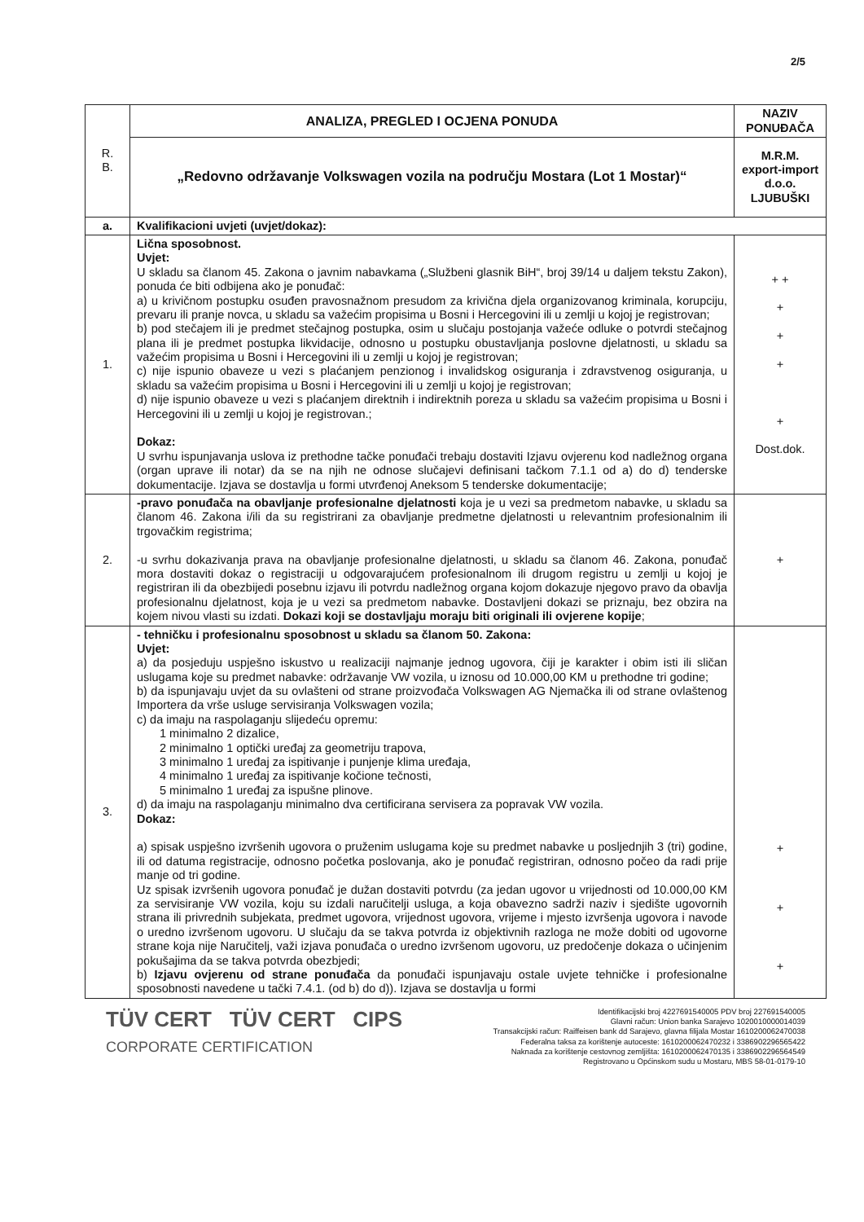2/5
| R. B. | ANALIZA, PREGLED I OCJENA PONUDA | NAZIV PONUĐAČA |
| | „Redovno održavanje Volkswagen vozila na području Mostara (Lot 1 Mostar)“ | M.R.M. export-import d.o.o. LJUBUŠKI |
| a. | Kvalifikacioni uvjeti (uvjet/dokaz): | |
| 1. | Lična sposobnost. Uvjet: U skladu sa članom 45. Zakona o javnim nabavkama („Službeni glasnik BiH“, broj 39/14 u daljem tekstu Zakon), ponuda će biti odbijena ako je ponuđač: a) u krivičnom postupku osuđen pravosnažnom presudom za krivična djela organizovanog kriminala, korupciju, prevaru ili pranje novca, u skladu sa važećim propisima u Bosni i Hercegovini ili u zemlji u kojoj je registrovan; b) pod stečajem ili je predmet stečajnog postupka, osim u slučaju postojanja važeće odluke o potvrdi stečajnog plana ili je predmet postupka likvidacije, odnosno u postupku obustavljanja poslovne djelatnosti, u skladu sa važećim propisima u Bosni i Hercegovini ili u zemlji u kojoj je registrovan; c) nije ispunio obaveze u vezi s plaćanjem penzionog i invalidskog osiguranja i zdravstvenog osiguranja, u skladu sa važećim propisima u Bosni i Hercegovini ili u zemlji u kojoj je registrovan; d) nije ispunio obaveze u vezi s plaćanjem direktnih i indirektnih poreza u skladu sa važećim propisima u Bosni i Hercegovini ili u zemlji u kojoj je registrovan.; Dokaz: U svrhu ispunjavanja uslova iz prethodne tačke ponuđači trebaju dostaviti Izjavu ovjerenu kod nadležnog organa (organ uprave ili notar) da se na njih ne odnose slučajevi definisani tačkom 7.1.1 od a) do d) tenderske dokumentacije. Izjava se dostavlja u formi utvrđenoj Aneksom 5 tenderske dokumentacije; | + + + + + + Dost.dok. |
| 2. | -pravo ponuđača na obavljanje profesionalne djelatnosti koja je u vezi sa predmetom nabavke, u skladu sa članom 46. Zakona i/ili da su registrirani za obavljanje predmetne djelatnosti u relevantnim profesionalnim ili trgovačkim registrima; -u svrhu dokazivanja prava na obavljanje profesionalne djelatnosti, u skladu sa članom 46. Zakona, ponuđač mora dostaviti dokaz o registraciji u odgovarajućem profesionalnom ili drugom registru u zemlji u kojoj je registriran ili da obezbijedi posebnu izjavu ili potvrdu nadležnog organa kojom dokazuje njegovo pravo da obavlja profesionalnu djelatnost, koja je u vezi sa predmetom nabavke. Dostavljeni dokazi se priznaju, bez obzira na kojem nivou vlasti su izdati. Dokazi koji se dostavljaju moraju biti originali ili ovjerene kopije ; | + |
| 3. | - tehničku i profesionalnu sposobnost u skladu sa članom 50. Zakona: Uvjet: a) da posjeduju uspješno iskustvo u realizaciji najmanje jednog ugovora, čiji je karakter i obim isti ili sličan uslugama koje su predmet nabavke: održavanje VW vozila, u iznosu od 10.000,00 KM u prethodne tri godine; b) da ispunjavaju uvjet da su ovlašteni od strane proizvođača Volkswagen AG Njemačka ili od strane ovlaštenog Importera da vrše usluge servisiranja Volkswagen vozila; c) da imaju na raspolaganju slijedeću opremu: 1 minimalno 2 dizalice, 2 minimalno 1 optički uređaj za geometriju trapova, 3 minimalno 1 uređaj za ispitivanje i punjenje klima uređaja, 4 minimalno 1 uređaj za ispitivanje kočione tečnosti, 5 minimalno 1 uređaj za ispušne plinove. d) da imaju na raspolaganju minimalno dva certificirana servisera za popravak VW vozila. Dokaz: a) spisak uspješno izvršenih ugovora o pruženim uslugama koje su predmet nabavke u posljednjih 3 (tri) godine, ili od datuma registracije, odnosno početka poslovanja, ako je ponuđač registriran, odnosno počeo da radi prije manje od tri godine. Uz spisak izvršenih ugovora ponuđač je dužan dostaviti potvrdu (za jedan ugovor u vrijednosti od 10.000,00 KM za servisiranje VW vozila, koju su izdali naručitelji usluga, a koja obavezno sadrži naziv i sjedište ugovornih strana ili privrednih subjekata, predmet ugovora, vrijednost ugovora, vrijeme i mjesto izvršenja ugovora i navode o uredno izvršenom ugovoru. U slučaju da se takva potvrda iz objektivnih razloga ne može dobiti od ugovorne strane koja nije Naručitelj, važi izjava ponuđača o uredno izvršenom ugovoru, uz predočenje dokaza o učinjenim pokušajima da se takva potvrda obezbjedi; b) Izjavu ovjerenu od strane ponuđača da ponuđači ispunjavaju ostale uvjete tehničke i profesionalne sposobnosti navedene u tački 7.4.1. (od b) do d)). Izjava se dostavlja u formi | + + + |
TÜV CERT TÜV CERT CIPS
CORPORATE CERTIFICATION
Identifikacijski broj 4227691540005 PDV broj 227691540005
Glavni račun: Union banka Sarajevo 1020010000014039
Transakcijski račun: Raiffeisen bank dd Sarajevo, glavna filijala Mostar 1610200062470038
Federalna taksa za korištenje autoceste: 1610200062470232 i 3386902296565422
Naknada za korištenje cestovnog zemljišta: 1610200062470135 i 3386902296564549
Registrovano u Općinskom sudu u Mostaru, MBS 58-01-0179-10